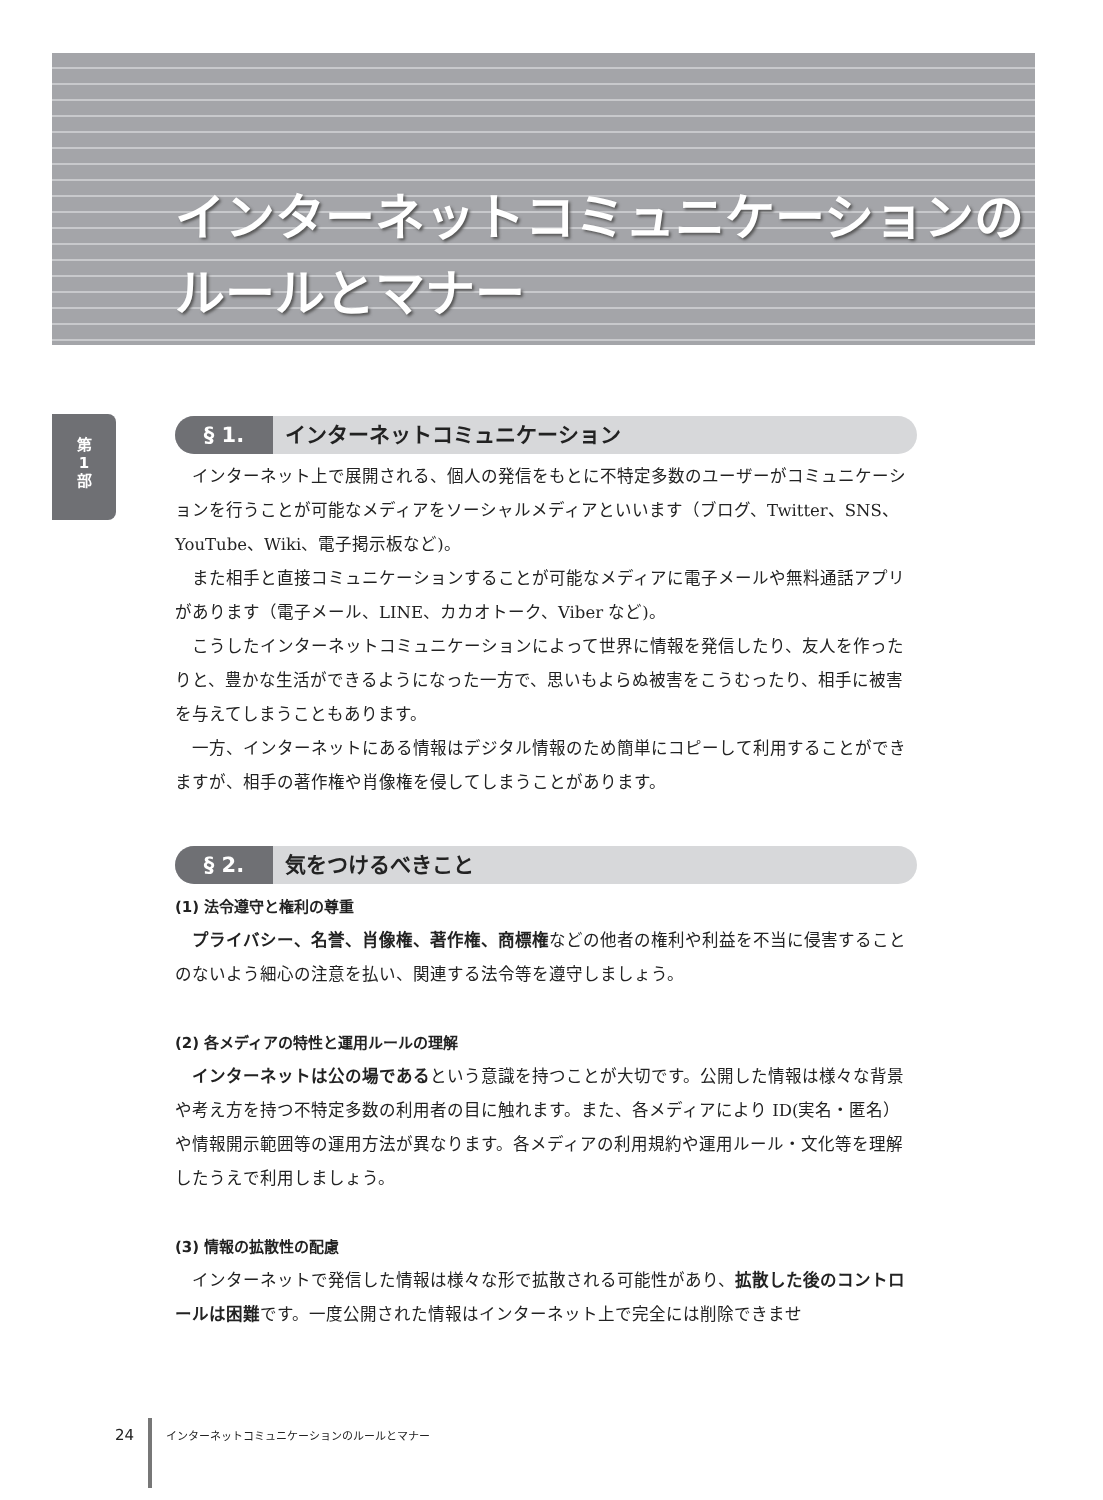インターネットコミュニケーションの
ルールとマナー
第
1
部
§ 1. インターネットコミュニケーション
インターネット上で展開される、個人の発信をもとに不特定多数のユーザーがコミュニケーションを行うことが可能なメディアをソーシャルメディアといいます（ブログ、Twitter、SNS、YouTube、Wiki、電子掲示板など)。
また相手と直接コミュニケーションすることが可能なメディアに電子メールや無料通話アプリがあります（電子メール、LINE、カカオトーク、Viber など)。
こうしたインターネットコミュニケーションによって世界に情報を発信したり、友人を作ったりと、豊かな生活ができるようになった一方で、思いもよらぬ被害をこうむったり、相手に被害を与えてしまうこともあります。
一方、インターネットにある情報はデジタル情報のため簡単にコピーして利用することができますが、相手の著作権や肖像権を侵してしまうことがあります。
§ 2. 気をつけるべきこと
(1) 法令遵守と権利の尊重
プライバシー、名誉、肖像権、著作権、商標権などの他者の権利や利益を不当に侵害することのないよう細心の注意を払い、関連する法令等を遵守しましょう。
(2) 各メディアの特性と運用ルールの理解
インターネットは公の場であるという意識を持つことが大切です。公開した情報は様々な背景や考え方を持つ不特定多数の利用者の目に触れます。また、各メディアにより ID(実名・匿名）や情報開示範囲等の運用方法が異なります。各メディアの利用規約や運用ルール・文化等を理解したうえで利用しましょう。
(3) 情報の拡散性の配慮
インターネットで発信した情報は様々な形で拡散される可能性があり、拡散した後のコントロールは困難です。一度公開された情報はインターネット上で完全には削除できませ
24 インターネットコミュニケーションのルールとマナー